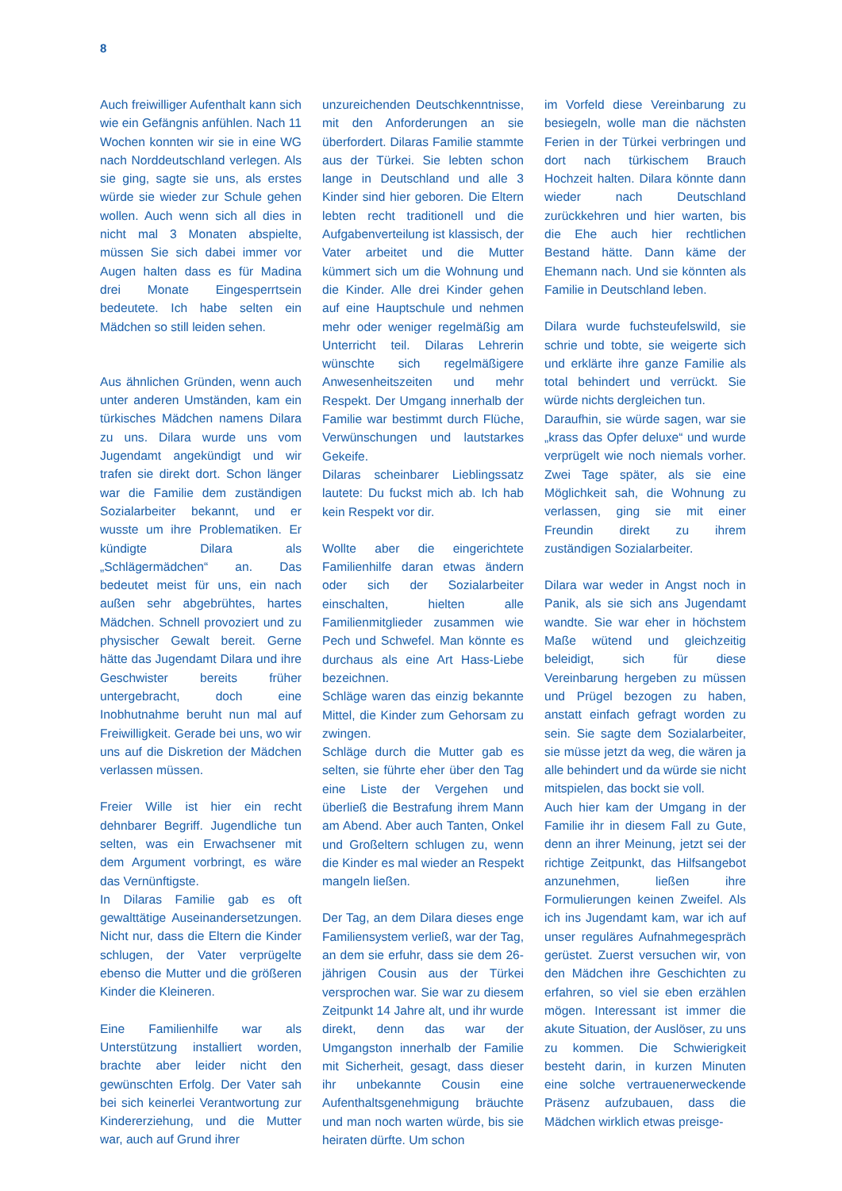8
Auch freiwilliger Aufenthalt kann sich wie ein Gefängnis anfühlen. Nach 11 Wochen konnten wir sie in eine WG nach Norddeutschland verlegen. Als sie ging, sagte sie uns, als erstes würde sie wieder zur Schule gehen wollen. Auch wenn sich all dies in nicht mal 3 Monaten abspielte, müssen Sie sich dabei immer vor Augen halten dass es für Madina drei Monate Eingesperrtsein bedeutete. Ich habe selten ein Mädchen so still leiden sehen.
Aus ähnlichen Gründen, wenn auch unter anderen Umständen, kam ein türkisches Mädchen namens Dilara zu uns. Dilara wurde uns vom Jugendamt angekündigt und wir trafen sie direkt dort. Schon länger war die Familie dem zuständigen Sozialarbeiter bekannt, und er wusste um ihre Problematiken. Er kündigte Dilara als „Schlägermädchen“ an. Das bedeutet meist für uns, ein nach außen sehr abgebrühtes, hartes Mädchen. Schnell provoziert und zu physischer Gewalt bereit. Gerne hätte das Jugendamt Dilara und ihre Geschwister bereits früher untergebracht, doch eine Inobhutnahme beruht nun mal auf Freiwilligkeit. Gerade bei uns, wo wir uns auf die Diskretion der Mädchen verlassen müssen.
Freier Wille ist hier ein recht dehnbarer Begriff. Jugendliche tun selten, was ein Erwachsener mit dem Argument vorbringt, es wäre das Vernünftigste.
In Dilaras Familie gab es oft gewalttätige Auseinandersetzungen. Nicht nur, dass die Eltern die Kinder schlugen, der Vater verprügelte ebenso die Mutter und die größeren Kinder die Kleineren.
Eine Familienhilfe war als Unterstützung installiert worden, brachte aber leider nicht den gewünschten Erfolg. Der Vater sah bei sich keinerlei Verantwortung zur Kindererziehung, und die Mutter war, auch auf Grund ihrer
unzureichenden Deutschkenntnisse, mit den Anforderungen an sie überfordert. Dilaras Familie stammte aus der Türkei. Sie lebten schon lange in Deutschland und alle 3 Kinder sind hier geboren. Die Eltern lebten recht traditionell und die Aufgabenverteilung ist klassisch, der Vater arbeitet und die Mutter kümmert sich um die Wohnung und die Kinder. Alle drei Kinder gehen auf eine Hauptschule und nehmen mehr oder weniger regelmäßig am Unterricht teil. Dilaras Lehrerin wünschte sich regelmäßigere Anwesenheitszeiten und mehr Respekt. Der Umgang innerhalb der Familie war bestimmt durch Flüche, Verwünschungen und lautstarkes Gekeife.
Dilaras scheinbarer Lieblingssatz lautete: Du fuckst mich ab. Ich hab kein Respekt vor dir.
Wollte aber die eingerichtete Familienhilfe daran etwas ändern oder sich der Sozialarbeiter einschalten, hielten alle Familienmitglieder zusammen wie Pech und Schwefel. Man könnte es durchaus als eine Art Hass-Liebe bezeichnen.
Schläge waren das einzig bekannte Mittel, die Kinder zum Gehorsam zu zwingen.
Schläge durch die Mutter gab es selten, sie führte eher über den Tag eine Liste der Vergehen und überließ die Bestrafung ihrem Mann am Abend. Aber auch Tanten, Onkel und Großeltern schlugen zu, wenn die Kinder es mal wieder an Respekt mangeln ließen.
Der Tag, an dem Dilara dieses enge Familiensystem verließ, war der Tag, an dem sie erfuhr, dass sie dem 26-jährigen Cousin aus der Türkei versprochen war. Sie war zu diesem Zeitpunkt 14 Jahre alt, und ihr wurde direkt, denn das war der Umgangston innerhalb der Familie mit Sicherheit, gesagt, dass dieser ihr unbekannte Cousin eine Aufenthaltsgenehmigung bräuchte und man noch warten würde, bis sie heiraten dürfte. Um schon
im Vorfeld diese Vereinbarung zu besiegeln, wolle man die nächsten Ferien in der Türkei verbringen und dort nach türkischem Brauch Hochzeit halten. Dilara könnte dann wieder nach Deutschland zurückkehren und hier warten, bis die Ehe auch hier rechtlichen Bestand hätte. Dann käme der Ehemann nach. Und sie könnten als Familie in Deutschland leben.
Dilara wurde fuchsteufelswild, sie schrie und tobte, sie weigerte sich und erklärte ihre ganze Familie als total behindert und verrückt. Sie würde nichts dergleichen tun.
Daraufhin, sie würde sagen, war sie „krass das Opfer deluxe“ und wurde verprügelt wie noch niemals vorher. Zwei Tage später, als sie eine Möglichkeit sah, die Wohnung zu verlassen, ging sie mit einer Freundin direkt zu ihrem zuständigen Sozialarbeiter.
Dilara war weder in Angst noch in Panik, als sie sich ans Jugendamt wandte. Sie war eher in höchstem Maße wütend und gleichzeitig beleidigt, sich für diese Vereinbarung hergeben zu müssen und Prügel bezogen zu haben, anstatt einfach gefragt worden zu sein. Sie sagte dem Sozialarbeiter, sie müsse jetzt da weg, die wären ja alle behindert und da würde sie nicht mitspielen, das bockt sie voll.
Auch hier kam der Umgang in der Familie ihr in diesem Fall zu Gute, denn an ihrer Meinung, jetzt sei der richtige Zeitpunkt, das Hilfsangebot anzunehmen, ließen ihre Formulierungen keinen Zweifel. Als ich ins Jugendamt kam, war ich auf unser reguläres Aufnahmegespräch gerüstet. Zuerst versuchen wir, von den Mädchen ihre Geschichten zu erfahren, so viel sie eben erzählen mögen. Interessant ist immer die akute Situation, der Auslöser, zu uns zu kommen. Die Schwierigkeit besteht darin, in kurzen Minuten eine solche vertrauenerweckende Präsenz aufzubauen, dass die Mädchen wirklich etwas preisge-